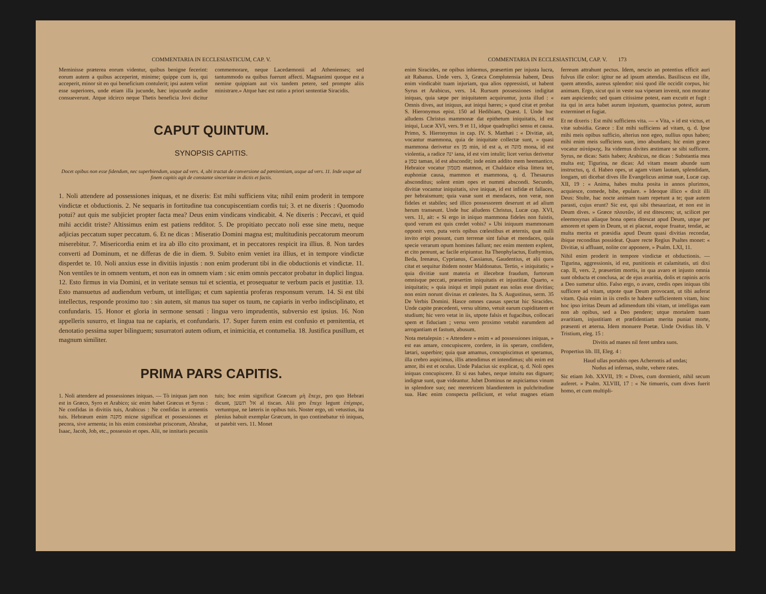COMMENTARIA IN ECCLESIASTICUM, CAP. V.
Meminisse præterea eorum videntur, quibus benigne fecerint: eorum autem a quibus acceperint, minime; quippe cum is, qui acceperit, minor sit eo qui beneficium contulerit; ipsi autem velint esse superiores, unde etiam illa jucunde, hæc injucunde audire consueverunt. Atque idcirco neque Thetis beneficia Jovi dicitur commemorare, neque Lacedæmonii ad Athenienses; sed tantummodo ea quibus fuerunt affecti. Magnanimi quoque est a nemine quippiam aut vix tandem petere, sed prompte aliis ministrare.» Atque hæc est ratio a priori sententiæ Siracidis.
CAPUT QUINTUM.
SYNOPSIS CAPITIS.
Docet opibus non esse fidendum, nec superbiendum, usque ad vers. 4, ubi tractat de conversione ad pœnitentiam, usque ad vers. 11. Inde usque ad finem capitis agit de constante sinceritate in dictis et factis.
1. Noli attendere ad possessiones iniquas, et ne dixeris: Est mihi sufficiens vita; nihil enim proderit in tempore vindictæ et obductionis. 2. Ne sequaris in fortitudine tua concupiscentiam cordis tui; 3. et ne dixeris : Quomodo potui? aut quis me subjiciet propter facta mea? Deus enim vindicans vindicabit. 4. Ne dixeris : Peccavi, et quid mihi accidit triste? Altissimus enim est patiens redditor. 5. De propitiato peccato noli esse sine metu, neque adjicias peccatum super peccatum. 6. Et ne dicas : Miseratio Domini magna est; multitudinis peccatorum meorum miserebitur. 7. Misericordia enim et ira ab illo cito proximant, et in peccatores respicit ira illius. 8. Non tardes converti ad Dominum, et ne differas de die in diem. 9. Subito enim veniet ira illius, et in tempore vindictæ disperdet te. 10. Noli anxius esse in divitiis injustis : non enim proderunt tibi in die obductionis et vindictæ. 11. Non ventiles te in omnem ventum, et non eas in omnem viam : sic enim omnis peccator probatur in duplici lingua. 12. Esto firmus in via Domini, et in veritate sensus tui et scientia, et prosequatur te verbum pacis et justitiæ. 13. Esto mansuetus ad audiendum verbum, ut intelligas; et cum sapientia proferas responsum verum. 14. Si est tibi intellectus, responde proximo tuo : sin autem, sit manus tua super os tuum, ne capiaris in verbo indisciplinato, et confundaris. 15. Honor et gloria in sermone sensati : lingua vero imprudentis, subversio est ipsius. 16. Non appelleris susurro, et lingua tua ne capiaris, et confundaris. 17. Super furem enim est confusio et pœnitentia, et denotatio pessima super bilinguem; susurratori autem odium, et inimicitia, et contumelia. 18. Justifica pusillum, et magnum similiter.
PRIMA PARS CAPITIS.
1. Noli attendere ad possessiones iniquas. — Τὸ iniquas jam non est in Græco, Syro et Arabico; sic enim habet Græcus et Syrus : Ne confidas in divitiis tuis, Arabicus : Ne confidas in armentis tuis. Hebræum enim מקנה micne significat et possessiones et pecora, sive armenta; in his enim consistebat priscorum, Abrahæ, Isaac, Jacob, Job, etc., possessio et opes. Alii, ne innitaris pecuniis tuis; hoc enim significat Græcum μὴ ἔπεχε, pro quo Hebræi dicunt, אל תשען al tiscan. Alii pro ἔπεχε legunt ἐπίχαιρε, vertuntque, ne læteris in opibus tuis. Noster ergo, uti vetustius, ita plenius habuit exemplar Græcum, in quo continebatur τὸ iniquas, ut patebit vers. 11. Monet
COMMENTARIA IN ECCLESIASTICUM, CAP. V. 173
enim Siracides, ne opibus inhiemus, præsertim per injusta lucra, ait Rabanus. Unde vers. 3, Græca Complutensia habent, Deus enim vindicabit tuam injuriam, qua alios oppressisti, ut habent Syrus et Arabicus, vers. 14. Rursum possessiones indigitat iniquas, quia sæpe per iniquitatem acquiruntur, juxta illud : « Omnis dives, aut iniquus, aut iniqui hæres; » quod citat et probat S. Hieronymus epist. 150 ad Hedibiam, Quæst. I. Unde huc alludens Christus mammonæ dat epithetum iniquitatis, id est iniqui, Lucæ XVI, vers. 9 et 11, idque quadruplici sensu et causa. Primo, S. Hieronymus in cap. IV. S. Matthæi : « Divitiæ, ait, vocantur mammona, quia de iniquitate collectæ sunt, » quasi mammona derivetur ex מן min, id est a, et מונה mona, id est violentia, a radice ינה iana, id est vim intulit; licet verius derivetur a טמן taman, id est abscondit; inde enim addito mem heemantico, Hebraice vocatur מטמון matmon, et Chaldaice elisa littera tet, euphoniæ causa, mammon et mammona, q. d. Thesaurus absconditus; solent enim opes et nummi abscondi. Secundo, divitiæ vocantur iniquitatis, sive iniquæ, id est infidæ et fallaces, per hebraismum; quia vanæ sunt et mendaces, non veræ, non fideles et stabiles; sed illico possessorem deserunt et ad alium herum transeunt. Unde huc alludens Christus, Lucæ cap. XVI, vers. 11, ait: « Si ergo in iniquo mammona fideles non fuistis, quod verum est quis credet vobis? » Ubi iniquum mammonam opponit vero, puta veris opibus cœlestibus et æternis, quæ nulli invito eripi possunt, cum terrenæ sint falsæ et mendaces, quia specie verarum opum homines fallunt; nec enim mentem explent, et cito pereunt, ac facile eripiuntur. Ita Theophylactus, Euthymius, Beda, Irenæus, Cyprianus, Cassianus, Gaudentius, et alii quos citat et sequitur ibidem noster Maldonatus. Tertio, « iniquitatis; » quia divitiæ sunt materia et illecebræ fraudum, furtorum omnisque peccati, præsertim iniquitatis et injustitiæ. Quarto, « iniquitatis; » quia iniqui et impii putant eas solas esse divitias; non enim norunt divinas et cœlestes. Ita S. Augustinus, serm. 35 De Verbis Domini. Hasce omnes causas spectat hic Siracides. Unde capite præcedenti, versu ultimo, vetuit earum cupiditatem et studium; hic vero vetat in iis, utpote falsis et fugacibus, collocari spem et fiduciam ; versu vero proximo vetabit earumdem ad arrogantiam et fastum, abusum.
Nota metalepsin : « Attendere » enim « ad possessiones iniquas, » est eas amare, concupiscere, cordere, in iis sperare, confidere, lætari, superbire; quia quæ amamus, concupiscimus et speramus, illa crebro aspicimus, illis attendimus et intendimus; ubi enim est amor, ibi est et oculus. Unde Palacius sic explicat, q. d. Noli opes iniquas concupiscere. Et si eas habes, neque intuitu eas dignare; indignæ sunt, quæ videantur. Jubet Dominus ne aspiciamus vinum in splendore suo; nec meretricem blandientem in pulchritudine sua. Hæc enim conspecta pelliciunt, et velut magnes etiam ferreum attrahunt pectus. Idem, nescio an potentius efficit auri fulvus ille color: igitur ne ad ipsum attendas. Basiliscus est ille, quem attendis, aureus splendor: nisi quod ille occidit corpus, hic animam. Ergo, sicut qui in veste sua viperam invenit, non moratur eam aspiciendo; sed quam citissime potest, eam excutit et fugit : ita qui in arca habet aurum injustum, quantocius potest, aurum exterminet et fugiat.
Et ne dixeris : Est mihi sufficiens vita. — « Vita, » id est victus, et vitæ subsidia. Græce : Est mihi sufficiens ad vitam, q. d. Ipse mihi meis opibus sufficio, alterius non egeo, nullius opus habeo; mihi enim meis sufficiens sum, imo abundans; hic enim græce vocatur αὐτάρκης. Ita videmus divites æstimare se sibi sufficere. Syrus, ne dicas: Satis habeo; Arabicus, ne dicas : Substantia mea multa est; Tigurina, ne dicas: Ad vitam meam abunde sum instructus, q. d. Habeo opes, ut agam vitam lautam, splendidam, longam, uti dicebat dives ille Evangelicus animæ suæ, Lucæ cap. XII, 19 : « Anima, habes multa posita in annos plurimos, acquiesce, comede, bibe, epulare. » Ideoque illico « dixit illi Deus: Stulte, hac nocte animam tuam repetunt a te; quæ autem parasti, cujus erunt? Sic est, qui sibi thesaurizat, et non est in Deum dives. » Græce πλουτῶν, id est ditescens; ut, scilicet per eleemosynas aliaque bona opera ditescat apud Deum, utque per amorem et spem in Deum, ut ei placeat, eoque fruatur, tendat, ac multa merita et præsidia apud Deum quasi divitias recondat, ibique reconditas possideat. Quare recte Regius Psaltes monet: « Divitiæ, si affluant, nolite cor apponere, » Psalm. LXI, 11.
Nihil enim proderit in tempore vindictæ et obductionis. — Tigurina, aggressionis, id est, punitionis et calamitatis, uti dixi cap. II, vers. 2, præsertim mortis, in qua avaro et injusto omnia sunt obducta et conclusa, ac de ejus avaritia, dolis et rapinis acris a Deo sumetur ultio. Falso ergo, o avare, credis opes iniquas tibi sufficere ad vitam, utpote quæ Deum provocant, ut tibi auferat vitam. Quia enim in iis credis te habere sufficientem vitam, hinc hoc ipso irritas Deum ad adimendum tibi vitam, ut intelligas eam non ab opibus, sed a Deo pendere; utque mortalem tuam avaritiam, injustitiam et præfidentiam merita puniat morte, præsenti et æterna. Idem monuere Poetæ. Unde Ovidius lib. V Tristium, eleg. 15 :
Divitis ad manes nil feret umbra suos.
Propertius lib. III, Eleg. 4 :
Haud ullas portabis opes Acherontis ad undas;
Nudus ad infernas, stulte, vehere rates.
Sic etiam Job. XXVII, 19: « Dives, cum dormierit, nihil secum auferet. » Psalm. XLVIII, 17 : « Ne timueris, cum dives fuerit homo, et cum multipli-